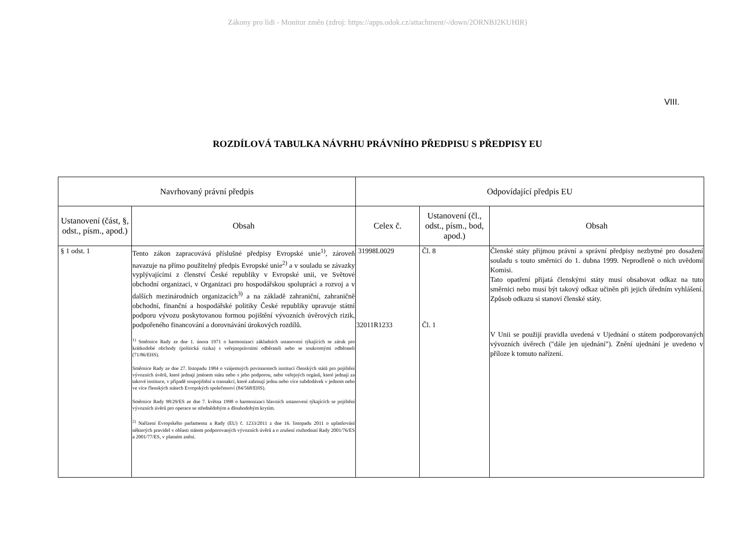Zákony pro lidi - Monitor změn (zdroj: https://apps.odok.cz/attachment/-/down/2ORNBJ2KUHIR)
VIII.
ROZDÍLOVÁ TABULKA NÁVRHU PRÁVNÍHO PŘEDPISU S PŘEDPISY EU
| Navrhovaný právní předpis | | Odpovídající předpis EU | | |
| --- | --- | --- | --- | --- |
| Ustanovení (část, §, odst., písm., apod.) | Obsah | Celex č. | Ustanovení (čl., odst., písm., bod, apod.) | Obsah |
| § 1 odst. 1 | Tento zákon zapracovává příslušné předpisy Evropské unie<sup>1)</sup>, zároveň navazuje na přímo použitelný předpis Evropské unie<sup>2)</sup> a v souladu se závazky vyplývajícími z členství České republiky v Evropské unii, ve Světové obchodní organizaci, v Organizaci pro hospodářskou spolupráci a rozvoj a v dalších mezinárodních organizacích<sup>3)</sup> a na základě zahraniční, zahraničně obchodní, finanční a hospodářské politiky České republiky upravuje státní podporu vývozu poskytovanou formou pojištění vývozních úvěrových rizik, podpořeného financování a dorovnávání úrokových rozdílů. <sup>1)</sup> Směrnice Rady ze dne 1. února 1971 o harmonizaci základních ustanovení týkajících se záruk pro krátkodobé obchody (politická rizika) s veřejnoprávními odběrateli nebo se soukromými odběrateli (71/86/EHS). Směrnice Rady ze dne 27. listopadu 1984 o vzájemných povinnostech institucí členských států pro pojištění vývozních úvěrů, které jednají jménem státu nebo s jeho podporou, nebo veřejných orgánů, které jednají za takové instituce, v případě soupojištění u transakcí, které zahrnují jednu nebo více subdodávek v jednom nebo ve více členských státech Evropských společenství (84/568/EHS). Směrnice Rady 98/29/ES ze dne 7. května 1998 o harmonizaci hlavních ustanovení týkajících se pojištění vývozních úvěrů pro operace se střednědobým a dlouhodobým krytím. <sup>2)</sup> Nařízení Evropského parlamentu a Rady (EU) č. 1233/2011 z dne 16. listopadu 2011 o uplatňování některých pravidel v oblasti státem podporovaných vývozních úvěrů a o zrušení rozhodnutí Rady 2001/76/ES a 2001/77/ES, v platném znění. | 31998L0029 32011R1233 | Čl. 8 Čl. 1 | Členské státy přijmou právní a správní předpisy nezbytné pro dosažení souladu s touto směrnicí do 1. dubna 1999. Neprodleně o nich uvědomí Komisi. Tato opatření přijatá členskými státy musí obsahovat odkaz na tuto směrnici nebo musí být takový odkaz učiněn při jejich úředním vyhlášení. Způsob odkazu si stanoví členské státy. V Unii se použijí pravidla uvedená v Ujednání o státem podporovaných vývozních úvěrech ("dále jen ujednání"). Znění ujednání je uvedeno v příloze k tomuto nařízení. |